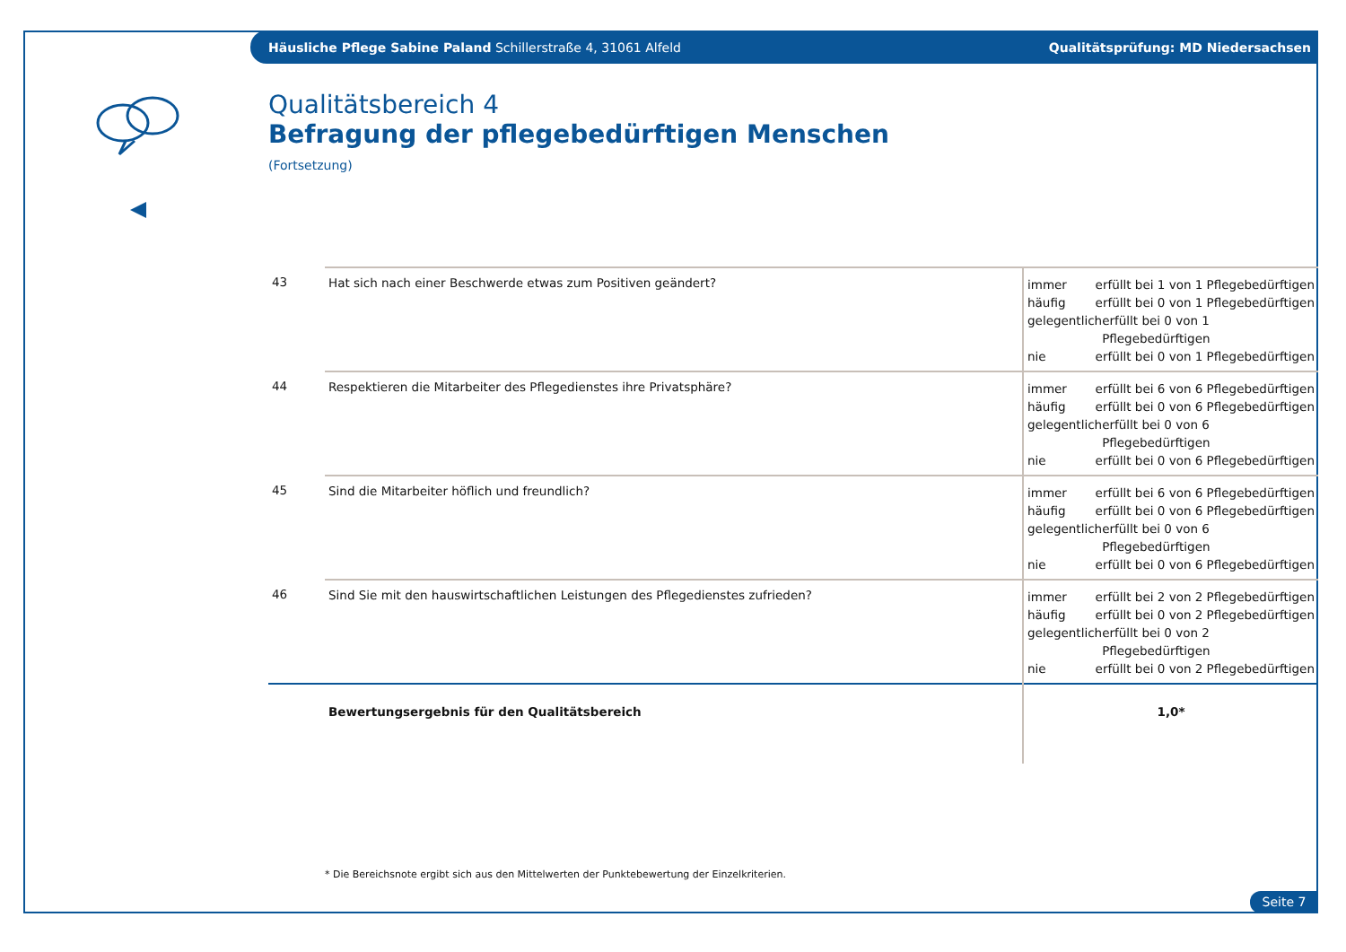Häusliche Pflege Sabine Paland Schillerstraße 4, 31061 Alfeld Qualitätsprüfung: MD Niedersachsen
Qualitätsbereich 4
Befragung der pflegebedürftigen Menschen
(Fortsetzung)
| 43 | Hat sich nach einer Beschwerde etwas zum Positiven geändert? | immer erfüllt bei 1 von 1 Pflegebedürftigen häufig erfüllt bei 0 von 1 Pflegebedürftigen gelegentlich erfüllt bei 0 von 1 Pflegebedürftigen nie erfüllt bei 0 von 1 Pflegebedürftigen |
| 44 | Respektieren die Mitarbeiter des Pflegedienstes ihre Privatsphäre? | immer erfüllt bei 6 von 6 Pflegebedürftigen häufig erfüllt bei 0 von 6 Pflegebedürftigen gelegentlich erfüllt bei 0 von 6 Pflegebedürftigen nie erfüllt bei 0 von 6 Pflegebedürftigen |
| 45 | Sind die Mitarbeiter höflich und freundlich? | immer erfüllt bei 6 von 6 Pflegebedürftigen häufig erfüllt bei 0 von 6 Pflegebedürftigen gelegentlich erfüllt bei 0 von 6 Pflegebedürftigen nie erfüllt bei 0 von 6 Pflegebedürftigen |
| 46 | Sind Sie mit den hauswirtschaftlichen Leistungen des Pflegedienstes zufrieden? | immer erfüllt bei 2 von 2 Pflegebedürftigen häufig erfüllt bei 0 von 2 Pflegebedürftigen gelegentlich erfüllt bei 0 von 2 Pflegebedürftigen nie erfüllt bei 0 von 2 Pflegebedürftigen |
| | Bewertungsergebnis für den Qualitätsbereich | 1,0* |
* Die Bereichsnote ergibt sich aus den Mittelwerten der Punktebewertung der Einzelkriterien.
Seite 7